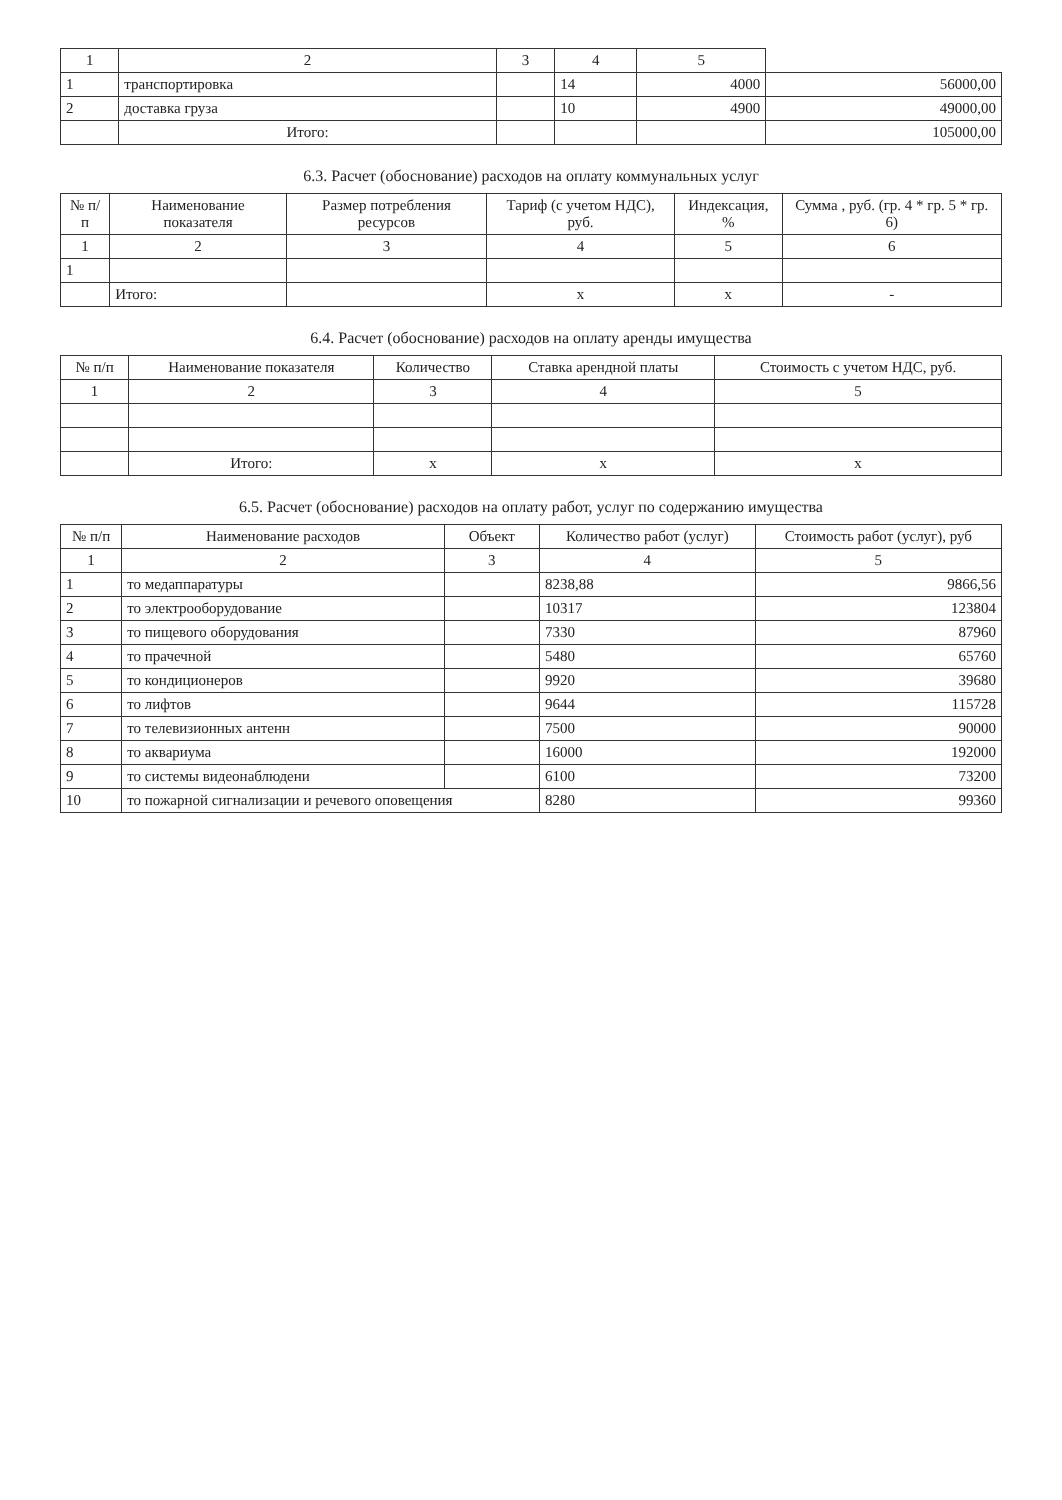| 1 | 2 | 3 | 4 | 5 | |
| 1 | транспортировка | | 14 | 4000 | 56000,00 |
| 2 | доставка груза | | 10 | 4900 | 49000,00 |
| | Итого: | | | | 105000,00 |
6.3. Расчет (обоснование) расходов на оплату коммунальных услуг
| № п/п | Наименование показателя | Размер потребления ресурсов | Тариф (с учетом НДС), руб. | Индексация, % | Сумма , руб. (гр. 4 * гр. 5 * гр. 6) |
| --- | --- | --- | --- | --- | --- |
| 1 | 2 | 3 | 4 | 5 | 6 |
| 1 | | | | | |
| | Итого: | | х | х | - |
6.4. Расчет (обоснование) расходов на оплату аренды имущества
| № п/п | Наименование показателя | Количество | Ставка арендной платы | Стоимость с учетом НДС, руб. |
| --- | --- | --- | --- | --- |
| 1 | 2 | 3 | 4 | 5 |
| | Итого: | х | х | х |
6.5. Расчет (обоснование) расходов на оплату работ, услуг по содержанию имущества
| № п/п | Наименование расходов | Объект | Количество работ (услуг) | Стоимость работ (услуг), руб |
| --- | --- | --- | --- | --- |
| 1 | 2 | 3 | 4 | 5 |
| 1 | то медаппаратуры | | 8238,88 | 9866,56 |
| 2 | то электрооборудование | | 10317 | 123804 |
| 3 | то пищевого оборудования | | 7330 | 87960 |
| 4 | то прачечной | | 5480 | 65760 |
| 5 | то кондиционеров | | 9920 | 39680 |
| 6 | то лифтов | | 9644 | 115728 |
| 7 | то телевизионных антенн | | 7500 | 90000 |
| 8 | то аквариума | | 16000 | 192000 |
| 9 | то системы видеонаблюдени | | 6100 | 73200 |
| 10 | то пожарной сигнализации и речевого оповещения | | 8280 | 99360 |